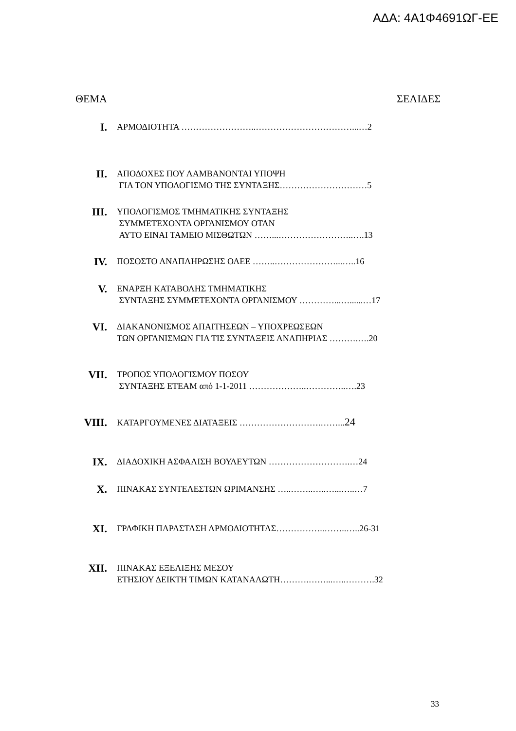ΑΔΑ: 4Α1Φ4691ΩΓ-ΕΕ
ΘΕΜΑ ΣΕΛΙΔΕΣ
I.
ΑΡΜΟΔΙΟΤΗΤΑ ……………………..……………………………...…2
II.
ΑΠΟΔΟΧΕΣ ΠΟΥ ΛΑΜΒΑΝΟΝΤΑΙ ΥΠΟΨΗ
ΓΙΑ ΤΟΝ ΥΠΟΛΟΓΙΣΜΟ ΤΗΣ ΣΥΝΤΑΞΗΣ…………………………5
III.
ΥΠΟΛΟΓΙΣΜΟΣ ΤΜΗΜΑΤΙΚΗΣ ΣΥΝΤΑΞΗΣ
ΣΥΜΜΕΤΕΧΟΝΤΑ ΟΡΓΑΝΙΣΜΟΥ ΟΤΑΝ
ΑΥΤΟ ΕΙΝΑΙ ΤΑΜΕΙΟ ΜΙΣΘΩΤΩΝ ……...……………………..….13
IV.
ΠΟΣΟΣΤΟ ΑΝΑΠΛΗΡΩΣΗΣ ΟΑΕΕ ……..…………………...…..16
V.
ΕΝΑΡΞΗ ΚΑΤΑΒΟΛΗΣ ΤΜΗΜΑΤΙΚΗΣ
ΣΥΝΤΑΞΗΣ ΣΥΜΜΕΤΕΧΟΝΤΑ ΟΡΓΑΝΙΣΜΟΥ …………...…......…17
VI.
ΔΙΑΚΑΝΟΝΙΣΜΟΣ ΑΠΑΙΤΗΣΕΩΝ – ΥΠΟΧΡΕΩΣΕΩΝ
ΤΩΝ ΟΡΓΑΝΙΣΜΩΝ ΓΙΑ ΤΙΣ ΣΥΝΤΑΞΕΙΣ ΑΝΑΠΗΡΙΑΣ ……….….20
VII.
ΤΡΟΠΟΣ ΥΠΟΛΟΓΙΣΜΟΥ ΠΟΣΟΥ
ΣΥΝΤΑΞΗΣ ΕΤΕΑΜ από 1-1-2011 ………………..…………..….23
VIII.
ΚΑΤΑΡΓΟΥΜΕΝΕΣ ΔΙΑΤΑΞΕΙΣ ……………………….……...24
IX.
ΔΙΑΔΟΧΙΚΗ ΑΣΦΑΛΙΣΗ ΒΟΥΛΕΥΤΩΝ ……………………….…24
X.
ΠΙΝΑΚΑΣ ΣΥΝΤΕΛΕΣΤΩΝ ΩΡΙΜΑΝΣΗΣ …..……..…..…...…..…7
XI.
ΓΡΑΦΙΚΗ ΠΑΡΑΣΤΑΣΗ ΑΡΜΟΔΙΟΤΗΤΑΣ……………..……..…..26-31
XII.
ΠΙΝΑΚΑΣ ΕΞΕΛΙΞΗΣ ΜΕΣΟΥ
ΕΤΗΣΙΟΥ ΔΕΙΚΤΗ ΤΙΜΩΝ ΚΑΤΑΝΑΛΩΤΗ……….……...…..……….32
33